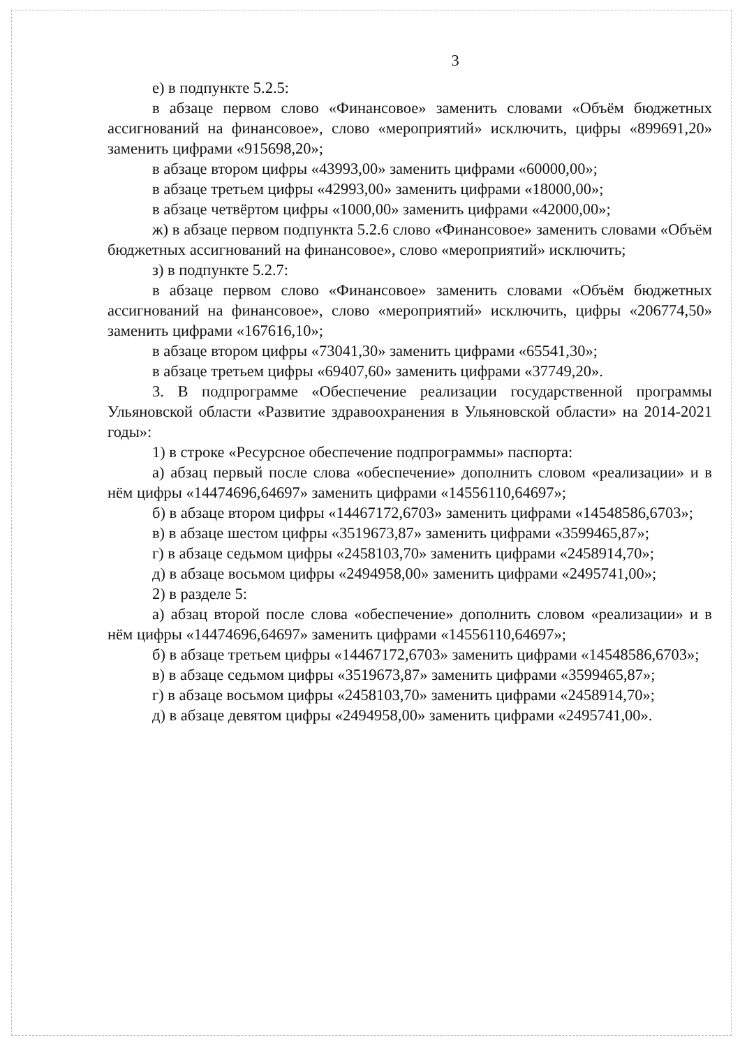3
е) в подпункте 5.2.5:
в абзаце первом слово «Финансовое» заменить словами «Объём бюджетных ассигнований на финансовое», слово «мероприятий» исключить, цифры «899691,20» заменить цифрами «915698,20»;
в абзаце втором цифры «43993,00» заменить цифрами «60000,00»;
в абзаце третьем цифры «42993,00» заменить цифрами «18000,00»;
в абзаце четвёртом цифры «1000,00» заменить цифрами «42000,00»;
ж) в абзаце первом подпункта 5.2.6 слово «Финансовое» заменить словами «Объём бюджетных ассигнований на финансовое», слово «мероприятий» исключить;
з) в подпункте 5.2.7:
в абзаце первом слово «Финансовое» заменить словами «Объём бюджетных ассигнований на финансовое», слово «мероприятий» исключить, цифры «206774,50» заменить цифрами «167616,10»;
в абзаце втором цифры «73041,30» заменить цифрами «65541,30»;
в абзаце третьем цифры «69407,60» заменить цифрами «37749,20».
3. В подпрограмме «Обеспечение реализации государственной программы Ульяновской области «Развитие здравоохранения в Ульяновской области» на 2014-2021 годы»:
1) в строке «Ресурсное обеспечение подпрограммы» паспорта:
а) абзац первый после слова «обеспечение» дополнить словом «реализации» и в нём цифры «14474696,64697» заменить цифрами «14556110,64697»;
б) в абзаце втором цифры «14467172,6703» заменить цифрами «14548586,6703»;
в) в абзаце шестом цифры «3519673,87» заменить цифрами «3599465,87»;
г) в абзаце седьмом цифры «2458103,70» заменить цифрами «2458914,70»;
д) в абзаце восьмом цифры «2494958,00» заменить цифрами «2495741,00»;
2) в разделе 5:
а) абзац второй после слова «обеспечение» дополнить словом «реализации» и в нём цифры «14474696,64697» заменить цифрами «14556110,64697»;
б) в абзаце третьем цифры «14467172,6703» заменить цифрами «14548586,6703»;
в) в абзаце седьмом цифры «3519673,87» заменить цифрами «3599465,87»;
г) в абзаце восьмом цифры «2458103,70» заменить цифрами «2458914,70»;
д) в абзаце девятом цифры «2494958,00» заменить цифрами «2495741,00».